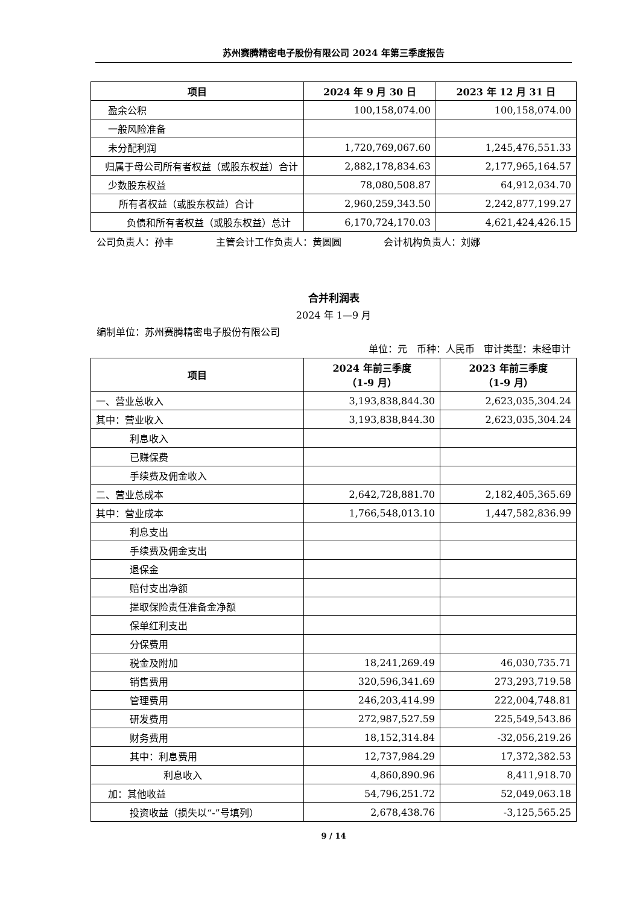苏州赛腾精密电子股份有限公司 2024 年第三季度报告
| 项目 | 2024 年 9 月 30 日 | 2023 年 12 月 31 日 |
| --- | --- | --- |
| 盈余公积 | 100,158,074.00 | 100,158,074.00 |
| 一般风险准备 | | |
| 未分配利润 | 1,720,769,067.60 | 1,245,476,551.33 |
| 归属于母公司所有者权益（或股东权益）合计 | 2,882,178,834.63 | 2,177,965,164.57 |
| 少数股东权益 | 78,080,508.87 | 64,912,034.70 |
| 所有者权益（或股东权益）合计 | 2,960,259,343.50 | 2,242,877,199.27 |
| 负债和所有者权益（或股东权益）总计 | 6,170,724,170.03 | 4,621,424,426.15 |
公司负责人：孙丰 主管会计工作负责人：黄圆圆 会计机构负责人：刘娜
合并利润表
2024 年 1—9 月
编制单位：苏州赛腾精密电子股份有限公司
单位：元 币种：人民币 审计类型：未经审计
| 项目 | 2024 年前三季度 （1-9 月） | 2023 年前三季度 （1-9 月） |
| --- | --- | --- |
| 一、营业总收入 | 3,193,838,844.30 | 2,623,035,304.24 |
| 其中：营业收入 | 3,193,838,844.30 | 2,623,035,304.24 |
| 利息收入 | | |
| 已赚保费 | | |
| 手续费及佣金收入 | | |
| 二、营业总成本 | 2,642,728,881.70 | 2,182,405,365.69 |
| 其中：营业成本 | 1,766,548,013.10 | 1,447,582,836.99 |
| 利息支出 | | |
| 手续费及佣金支出 | | |
| 退保金 | | |
| 赔付支出净额 | | |
| 提取保险责任准备金净额 | | |
| 保单红利支出 | | |
| 分保费用 | | |
| 税金及附加 | 18,241,269.49 | 46,030,735.71 |
| 销售费用 | 320,596,341.69 | 273,293,719.58 |
| 管理费用 | 246,203,414.99 | 222,004,748.81 |
| 研发费用 | 272,987,527.59 | 225,549,543.86 |
| 财务费用 | 18,152,314.84 | -32,056,219.26 |
| 其中：利息费用 | 12,737,984.29 | 17,372,382.53 |
| 利息收入 | 4,860,890.96 | 8,411,918.70 |
| 加：其他收益 | 54,796,251.72 | 52,049,063.18 |
| 投资收益（损失以“-”号填列） | 2,678,438.76 | -3,125,565.25 |
9 / 14